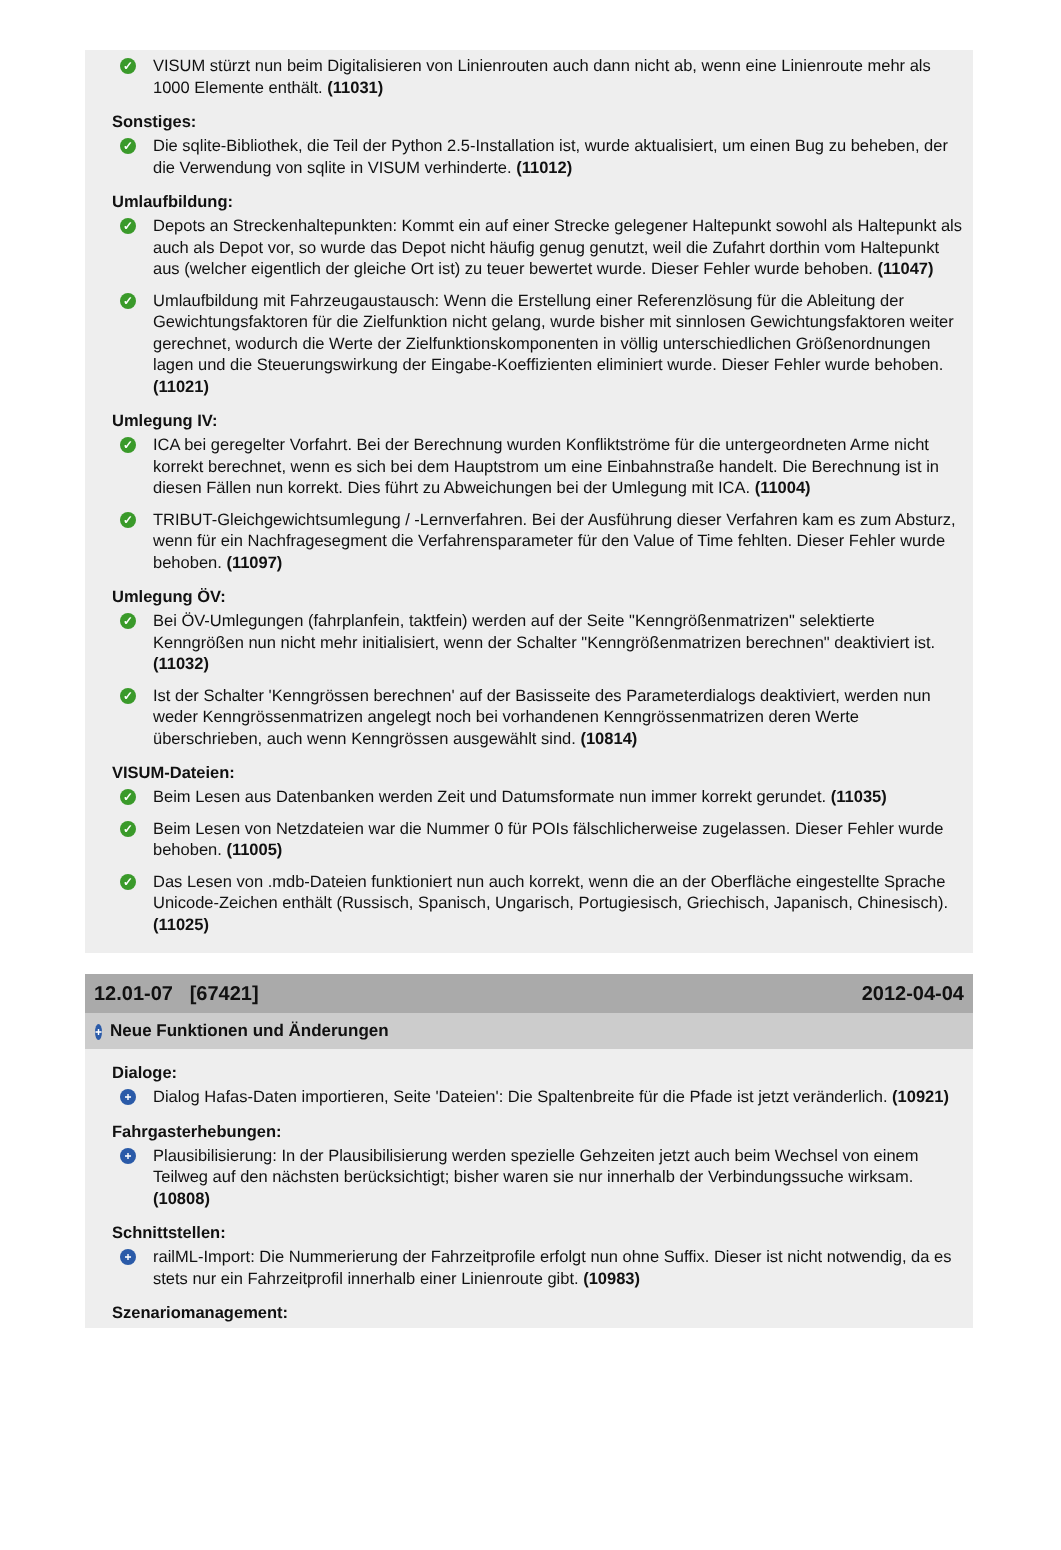✓ VISUM stürzt nun beim Digitalisieren von Linienrouten auch dann nicht ab, wenn eine Linienroute mehr als 1000 Elemente enthält. (11031)
Sonstiges:
✓ Die sqlite-Bibliothek, die Teil der Python 2.5-Installation ist, wurde aktualisiert, um einen Bug zu beheben, der die Verwendung von sqlite in VISUM verhinderte. (11012)
Umlaufbildung:
✓ Depots an Streckenhaltepunkten: Kommt ein auf einer Strecke gelegener Haltepunkt sowohl als Haltepunkt als auch als Depot vor, so wurde das Depot nicht häufig genug genutzt, weil die Zufahrt dorthin vom Haltepunkt aus (welcher eigentlich der gleiche Ort ist) zu teuer bewertet wurde. Dieser Fehler wurde behoben. (11047)
✓ Umlaufbildung mit Fahrzeugaustausch: Wenn die Erstellung einer Referenzlösung für die Ableitung der Gewichtungsfaktoren für die Zielfunktion nicht gelang, wurde bisher mit sinnlosen Gewichtungsfaktoren weiter gerechnet, wodurch die Werte der Zielfunktionskomponenten in völlig unterschiedlichen Größenordnungen lagen und die Steuerungswirkung der Eingabe-Koeffizienten eliminiert wurde. Dieser Fehler wurde behoben. (11021)
Umlegung IV:
✓ ICA bei geregelter Vorfahrt. Bei der Berechnung wurden Konfliktströme für die untergeordneten Arme nicht korrekt berechnet, wenn es sich bei dem Hauptstrom um eine Einbahnstraße handelt. Die Berechnung ist in diesen Fällen nun korrekt. Dies führt zu Abweichungen bei der Umlegung mit ICA. (11004)
✓ TRIBUT-Gleichgewichtsumlegung / -Lernverfahren. Bei der Ausführung dieser Verfahren kam es zum Absturz, wenn für ein Nachfragesegment die Verfahrensparameter für den Value of Time fehlten. Dieser Fehler wurde behoben. (11097)
Umlegung ÖV:
✓ Bei ÖV-Umlegungen (fahrplanfein, taktfein) werden auf der Seite "Kenngrößenmatrizen" selektierte Kenngrößen nun nicht mehr initialisiert, wenn der Schalter "Kenngrößenmatrizen berechnen" deaktiviert ist. (11032)
✓ Ist der Schalter 'Kenngrössen berechnen' auf der Basisseite des Parameterdialogs deaktiviert, werden nun weder Kenngrössenmatrizen angelegt noch bei vorhandenen Kenngrössenmatrizen deren Werte überschrieben, auch wenn Kenngrössen ausgewählt sind. (10814)
VISUM-Dateien:
✓ Beim Lesen aus Datenbanken werden Zeit und Datumsformate nun immer korrekt gerundet. (11035)
✓ Beim Lesen von Netzdateien war die Nummer 0 für POIs fälschlicherweise zugelassen. Dieser Fehler wurde behoben. (11005)
✓ Das Lesen von .mdb-Dateien funktioniert nun auch korrekt, wenn die an der Oberfläche eingestellte Sprache Unicode-Zeichen enthält (Russisch, Spanisch, Ungarisch, Portugiesisch, Griechisch, Japanisch, Chinesisch). (11025)
12.01-07 [67421] 2012-04-04
+ Neue Funktionen und Änderungen
Dialoge:
+ Dialog Hafas-Daten importieren, Seite 'Dateien': Die Spaltenbreite für die Pfade ist jetzt veränderlich. (10921)
Fahrgasterhebungen:
+ Plausibilisierung: In der Plausibilisierung werden spezielle Gehzeiten jetzt auch beim Wechsel von einem Teilweg auf den nächsten berücksichtigt; bisher waren sie nur innerhalb der Verbindungssuche wirksam. (10808)
Schnittstellen:
+ railML-Import: Die Nummerierung der Fahrzeitprofile erfolgt nun ohne Suffix. Dieser ist nicht notwendig, da es stets nur ein Fahrzeitprofil innerhalb einer Linienroute gibt. (10983)
Szenariomanagement: